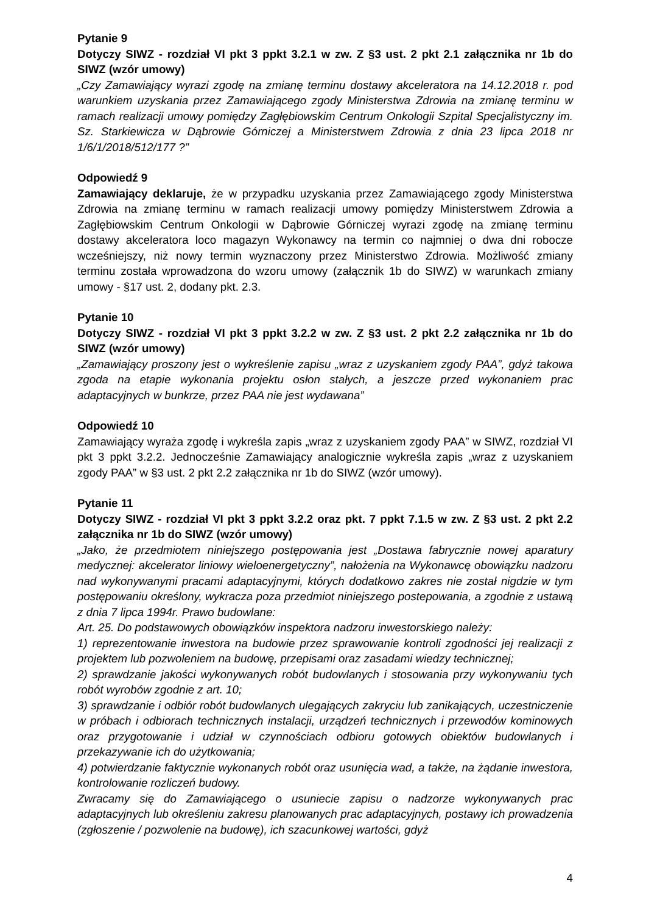Pytanie 9
Dotyczy SIWZ - rozdział VI pkt 3 ppkt 3.2.1 w zw. Z §3 ust. 2 pkt 2.1 załącznika nr 1b do SIWZ (wzór umowy)
„Czy Zamawiający wyrazi zgodę na zmianę terminu dostawy akceleratora na 14.12.2018 r. pod warunkiem uzyskania przez Zamawiającego zgody Ministerstwa Zdrowia na zmianę terminu w ramach realizacji umowy pomiędzy Zagłębiowskim Centrum Onkologii Szpital Specjalistyczny im. Sz. Starkiewicza w Dąbrowie Górniczej a Ministerstwem Zdrowia z dnia 23 lipca 2018 nr 1/6/1/2018/512/177 ?”
Odpowiedź 9
Zamawiający deklaruje, że w przypadku uzyskania przez Zamawiającego zgody Ministerstwa Zdrowia na zmianę terminu w ramach realizacji umowy pomiędzy Ministerstwem Zdrowia a Zagłębiowskim Centrum Onkologii w Dąbrowie Górniczej wyrazi zgodę na zmianę terminu dostawy akceleratora loco magazyn Wykonawcy na termin co najmniej o dwa dni robocze wcześniejszy, niż nowy termin wyznaczony przez Ministerstwo Zdrowia. Możliwość zmiany terminu została wprowadzona do wzoru umowy (załącznik 1b do SIWZ) w warunkach zmiany umowy - §17 ust. 2, dodany pkt. 2.3.
Pytanie 10
Dotyczy SIWZ - rozdział VI pkt 3 ppkt 3.2.2 w zw. Z §3 ust. 2 pkt 2.2 załącznika nr 1b do SIWZ (wzór umowy)
„Zamawiający proszony jest o wykreślenie zapisu „wraz z uzyskaniem zgody PAA”, gdyż takowa zgoda na etapie wykonania projektu osłon stałych, a jeszcze przed wykonaniem prac adaptacyjnych w bunkrze, przez PAA nie jest wydawana”
Odpowiedź 10
Zamawiający wyraża zgodę i wykreśla zapis „wraz z uzyskaniem zgody PAA” w SIWZ, rozdział VI pkt 3 ppkt 3.2.2. Jednocześnie Zamawiający analogicznie wykreśla zapis „wraz z uzyskaniem zgody PAA” w §3 ust. 2 pkt 2.2 załącznika nr 1b do SIWZ (wzór umowy).
Pytanie 11
Dotyczy SIWZ - rozdział VI pkt 3 ppkt 3.2.2 oraz pkt. 7 ppkt 7.1.5 w zw. Z §3 ust. 2 pkt 2.2 załącznika nr 1b do SIWZ (wzór umowy)
„Jako, że przedmiotem niniejszego postępowania jest „Dostawa fabrycznie nowej aparatury medycznej: akcelerator liniowy wieloenergetyczny”, nałożenia na Wykonawcę obowiązku nadzoru nad wykonywanymi pracami adaptacyjnymi, których dodatkowo zakres nie został nigdzie w tym postępowaniu określony, wykracza poza przedmiot niniejszego postepowania, a zgodnie z ustawą z dnia 7 lipca 1994r. Prawo budowlane:
Art. 25. Do podstawowych obowiązków inspektora nadzoru inwestorskiego należy:
1) reprezentowanie inwestora na budowie przez sprawowanie kontroli zgodności jej realizacji z projektem lub pozwoleniem na budowę, przepisami oraz zasadami wiedzy technicznej;
2) sprawdzanie jakości wykonywanych robót budowlanych i stosowania przy wykonywaniu tych robót wyrobów zgodnie z art. 10;
3) sprawdzanie i odbiór robót budowlanych ulegających zakryciu lub zanikających, uczestniczenie w próbach i odbiorach technicznych instalacji, urządzeń technicznych i przewodów kominowych oraz przygotowanie i udział w czynnościach odbioru gotowych obiektów budowlanych i przekazywanie ich do użytkowania;
4) potwierdzanie faktycznie wykonanych robót oraz usunięcia wad, a także, na żądanie inwestora, kontrolowanie rozliczeń budowy.
Zwracamy się do Zamawiającego o usuniecie zapisu o nadzorze wykonywanych prac adaptacyjnych lub określeniu zakresu planowanych prac adaptacyjnych, postawy ich prowadzenia (zgłoszenie / pozwolenie na budowę), ich szacunkowej wartości, gdyż
4